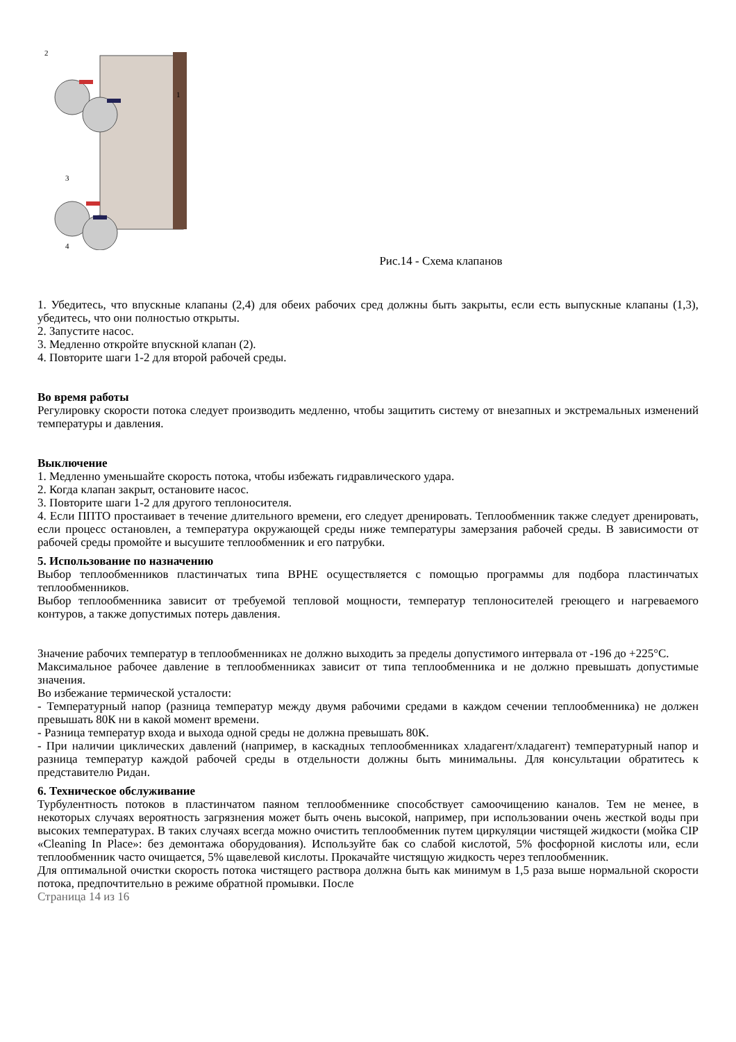2
1
3
4
Рис.14 - Схема клапанов
1. Убедитесь, что впускные клапаны (2,4) для обеих рабочих сред должны быть закрыты, если есть выпускные клапаны (1,3), убедитесь, что они полностью открыты.
2. Запустите насос.
3. Медленно откройте впускной клапан (2).
4. Повторите шаги 1-2 для второй рабочей среды.
Во время работы
Регулировку скорости потока следует производить медленно, чтобы защитить систему от внезапных и экстремальных изменений температуры и давления.
Выключение
1. Медленно уменьшайте скорость потока, чтобы избежать гидравлического удара.
2. Когда клапан закрыт, остановите насос.
3. Повторите шаги 1-2 для другого теплоносителя.
4. Если ППТО простаивает в течение длительного времени, его следует дренировать. Теплообменник также следует дренировать, если процесс остановлен, а температура окружающей среды ниже температуры замерзания рабочей среды. В зависимости от рабочей среды промойте и высушите теплообменник и его патрубки.
5. Использование по назначению
Выбор теплообменников пластинчатых типа BPHE осуществляется с помощью программы для подбора пластинчатых теплообменников.
Выбор теплообменника зависит от требуемой тепловой мощности, температур теплоносителей греющего и нагреваемого контуров, а также допустимых потерь давления.
Значение рабочих температур в теплообменниках не должно выходить за пределы допустимого интервала от -196 до +225°С.
Максимальное рабочее давление в теплообменниках зависит от типа теплообменника и не должно превышать допустимые значения.
Во избежание термической усталости:
- Температурный напор (разница температур между двумя рабочими средами в каждом сечении теплообменника) не должен превышать 80К ни в какой момент времени.
- Разница температур входа и выхода одной среды не должна превышать 80К.
- При наличии циклических давлений (например, в каскадных теплообменниках хладагент/хладагент) температурный напор и разница температур каждой рабочей среды в отдельности должны быть минимальны. Для консультации обратитесь к представителю Ридан.
6. Техническое обслуживание
Турбулентность потоков в пластинчатом паяном теплообменнике способствует самоочищению каналов. Тем не менее, в некоторых случаях вероятность загрязнения может быть очень высокой, например, при использовании очень жесткой воды при высоких температурах. В таких случаях всегда можно очистить теплообменник путем циркуляции чистящей жидкости (мойка CIP «Cleaning In Place»: без демонтажа оборудования). Используйте бак со слабой кислотой, 5% фосфорной кислоты или, если теплообменник часто очищается, 5% щавелевой кислоты. Прокачайте чистящую жидкость через теплообменник.
Для оптимальной очистки скорость потока чистящего раствора должна быть как минимум в 1,5 раза выше нормальной скорости потока, предпочтительно в режиме обратной промывки. После
Страница 14 из 16